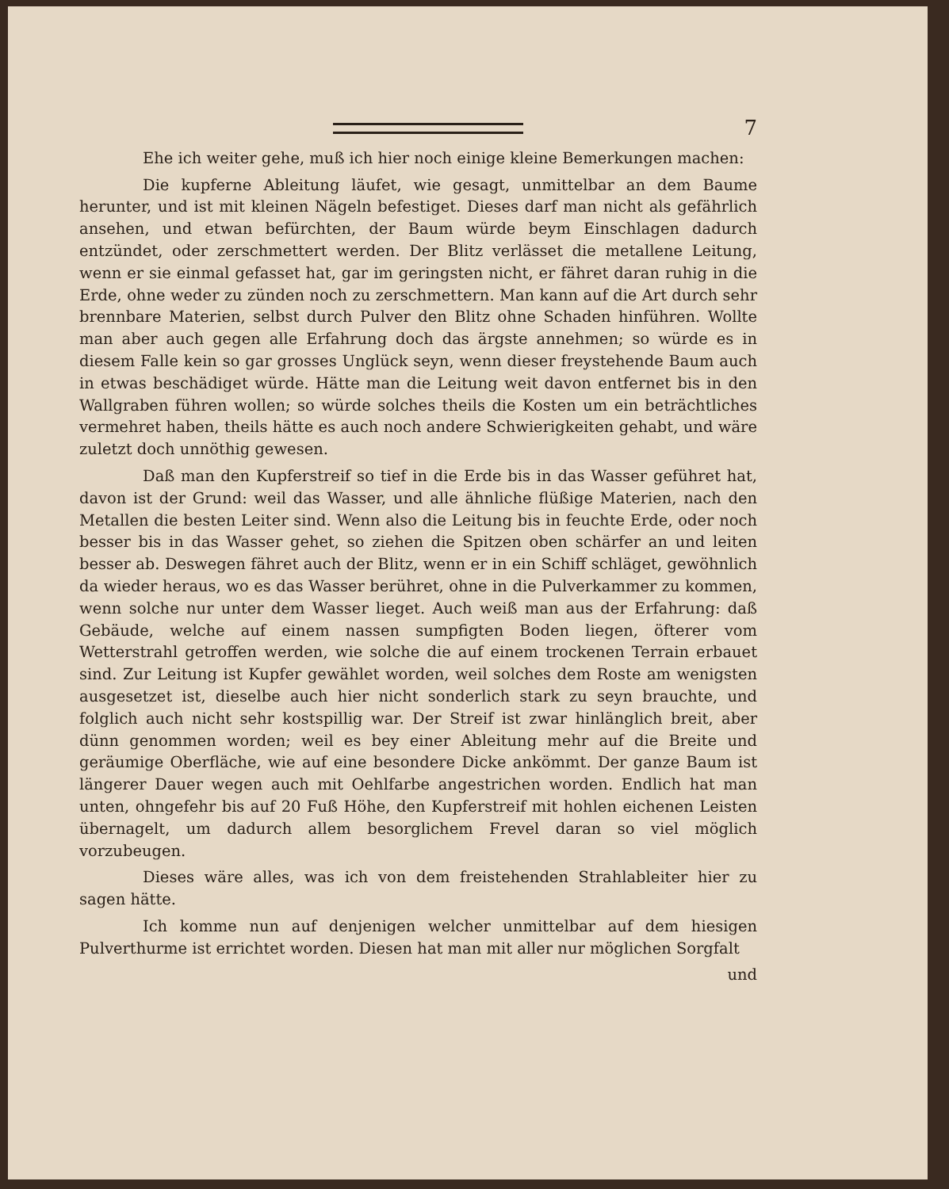7
Ehe ich weiter gehe, muß ich hier noch einige kleine Bemerkungen machen:
Die kupferne Ableitung läufet, wie gesagt, unmittelbar an dem Baume herunter, und ist mit kleinen Nägeln befestiget. Dieses darf man nicht als gefährlich ansehen, und etwan befürchten, der Baum würde beym Einschlagen dadurch entzündet, oder zerschmettert werden. Der Blitz verlässet die metallene Leitung, wenn er sie einmal gefasset hat, gar im geringsten nicht, er fähret daran ruhig in die Erde, ohne weder zu zünden noch zu zerschmettern. Man kann auf die Art durch sehr brennbare Materien, selbst durch Pulver den Blitz ohne Schaden hinführen. Wollte man aber auch gegen alle Erfahrung doch das ärgste annehmen; so würde es in diesem Falle kein so gar grosses Unglück seyn, wenn dieser freystehende Baum auch in etwas beschädiget würde. Hätte man die Leitung weit davon entfernet bis in den Wallgraben führen wollen; so würde solches theils die Kosten um ein beträchtliches vermehret haben, theils hätte es auch noch andere Schwierigkeiten gehabt, und wäre zuletzt doch unnöthig gewesen.
Daß man den Kupferstreif so tief in die Erde bis in das Wasser geführet hat, davon ist der Grund: weil das Wasser, und alle ähnliche flüßige Materien, nach den Metallen die besten Leiter sind. Wenn also die Leitung bis in feuchte Erde, oder noch besser bis in das Wasser gehet, so ziehen die Spitzen oben schärfer an und leiten besser ab. Deswegen fähret auch der Blitz, wenn er in ein Schiff schläget, gewöhnlich da wieder heraus, wo es das Wasser berühret, ohne in die Pulverkammer zu kommen, wenn solche nur unter dem Wasser lieget. Auch weiß man aus der Erfahrung: daß Gebäude, welche auf einem nassen sumpfigten Boden liegen, öfterer vom Wetterstrahl getroffen werden, wie solche die auf einem trockenen Terrain erbauet sind. Zur Leitung ist Kupfer gewählet worden, weil solches dem Roste am wenigsten ausgesetzet ist, dieselbe auch hier nicht sonderlich stark zu seyn brauchte, und folglich auch nicht sehr kostspillig war. Der Streif ist zwar hinlänglich breit, aber dünn genommen worden; weil es bey einer Ableitung mehr auf die Breite und geräumige Oberfläche, wie auf eine besondere Dicke ankömmt. Der ganze Baum ist längerer Dauer wegen auch mit Oehlfarbe angestrichen worden. Endlich hat man unten, ohngefehr bis auf 20 Fuß Höhe, den Kupferstreif mit hohlen eichenen Leisten übernagelt, um dadurch allem besorglichem Frevel daran so viel möglich vorzubeugen.
Dieses wäre alles, was ich von dem freistehenden Strahlableiter hier zu sagen hätte.
Ich komme nun auf denjenigen welcher unmittelbar auf dem hiesigen Pulverthurme ist errichtet worden. Diesen hat man mit aller nur möglichen Sorgfalt
und